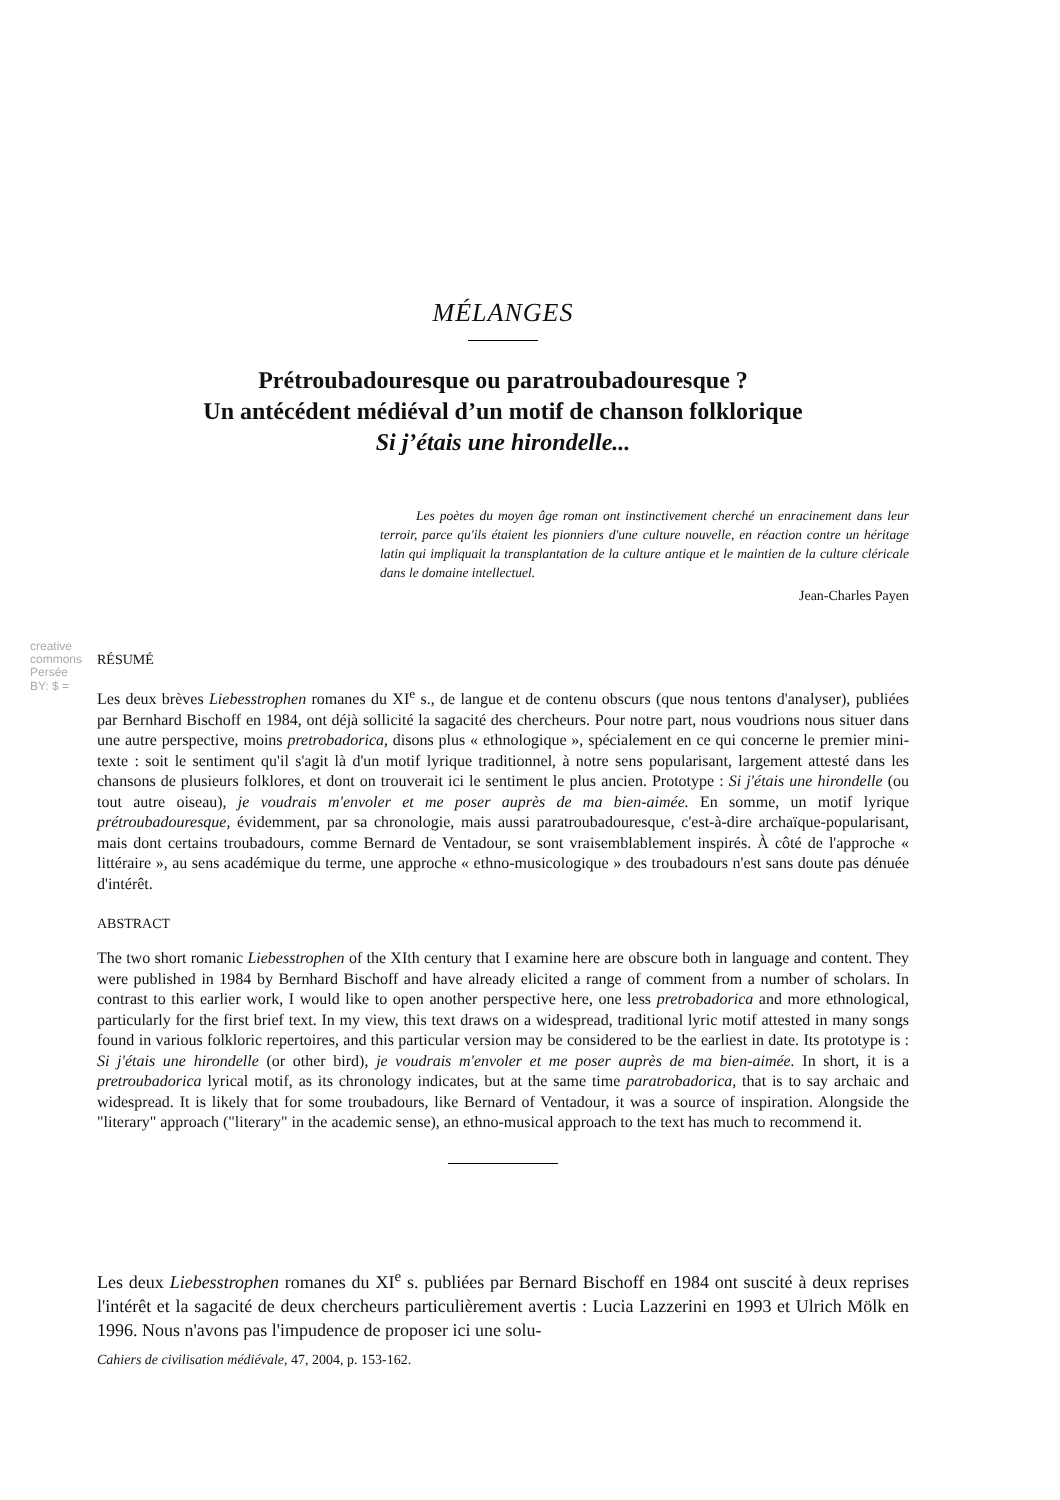creative commons
Persée BY: $ =
MÉLANGES
Prétroubadouresque ou paratroubadouresque ?
Un antécédent médiéval d’un motif de chanson folklorique
Si j’étais une hirondelle...
Les poètes du moyen âge roman ont instinctivement cherché un enracinement dans leur terroir, parce qu'ils étaient les pionniers d'une culture nouvelle, en réaction contre un héritage latin qui impliquait la transplantation de la culture antique et le maintien de la culture cléricale dans le domaine intellectuel.
Jean-Charles Payen
RÉSUMÉ
Les deux brèves Liebesstrophen romanes du XI<sup>e</sup> s., de langue et de contenu obscurs (que nous tentons d'analyser), publiées par Bernhard Bischoff en 1984, ont déjà sollicité la sagacité des chercheurs. Pour notre part, nous voudrions nous situer dans une autre perspective, moins pretrobadorica, disons plus « ethnologique », spécialement en ce qui concerne le premier mini-texte : soit le sentiment qu'il s'agit là d'un motif lyrique traditionnel, à notre sens popularisant, largement attesté dans les chansons de plusieurs folklores, et dont on trouverait ici le sentiment le plus ancien. Prototype : Si j'étais une hirondelle (ou tout autre oiseau), je voudrais m'envoler et me poser auprès de ma bien-aimée. En somme, un motif lyrique prétroubadouresque, évidemment, par sa chronologie, mais aussi paratroubadouresque, c'est-à-dire archaïque-popularisant, mais dont certains troubadours, comme Bernard de Ventadour, se sont vraisemblablement inspirés. À côté de l'approche « littéraire », au sens académique du terme, une approche « ethno-musicologique » des troubadours n'est sans doute pas dénuée d'intérêt.
ABSTRACT
The two short romanic Liebesstrophen of the XIth century that I examine here are obscure both in language and content. They were published in 1984 by Bernhard Bischoff and have already elicited a range of comment from a number of scholars. In contrast to this earlier work, I would like to open another perspective here, one less pretrobadorica and more ethnological, particularly for the first brief text. In my view, this text draws on a widespread, traditional lyric motif attested in many songs found in various folkloric repertoires, and this particular version may be considered to be the earliest in date. Its prototype is : Si j'étais une hirondelle (or other bird), je voudrais m'envoler et me poser auprès de ma bien-aimée. In short, it is a pretroubadorica lyrical motif, as its chronology indicates, but at the same time paratrobadorica, that is to say archaic and widespread. It is likely that for some troubadours, like Bernard of Ventadour, it was a source of inspiration. Alongside the "literary" approach ("literary" in the academic sense), an ethno-musical approach to the text has much to recommend it.
Les deux Liebesstrophen romanes du XI<sup>e</sup> s. publiées par Bernard Bischoff en 1984 ont suscité à deux reprises l'intérêt et la sagacité de deux chercheurs particulièrement avertis : Lucia Lazzerini en 1993 et Ulrich Mölk en 1996. Nous n'avons pas l'impudence de proposer ici une solu-
Cahiers de civilisation médiévale, 47, 2004, p. 153-162.